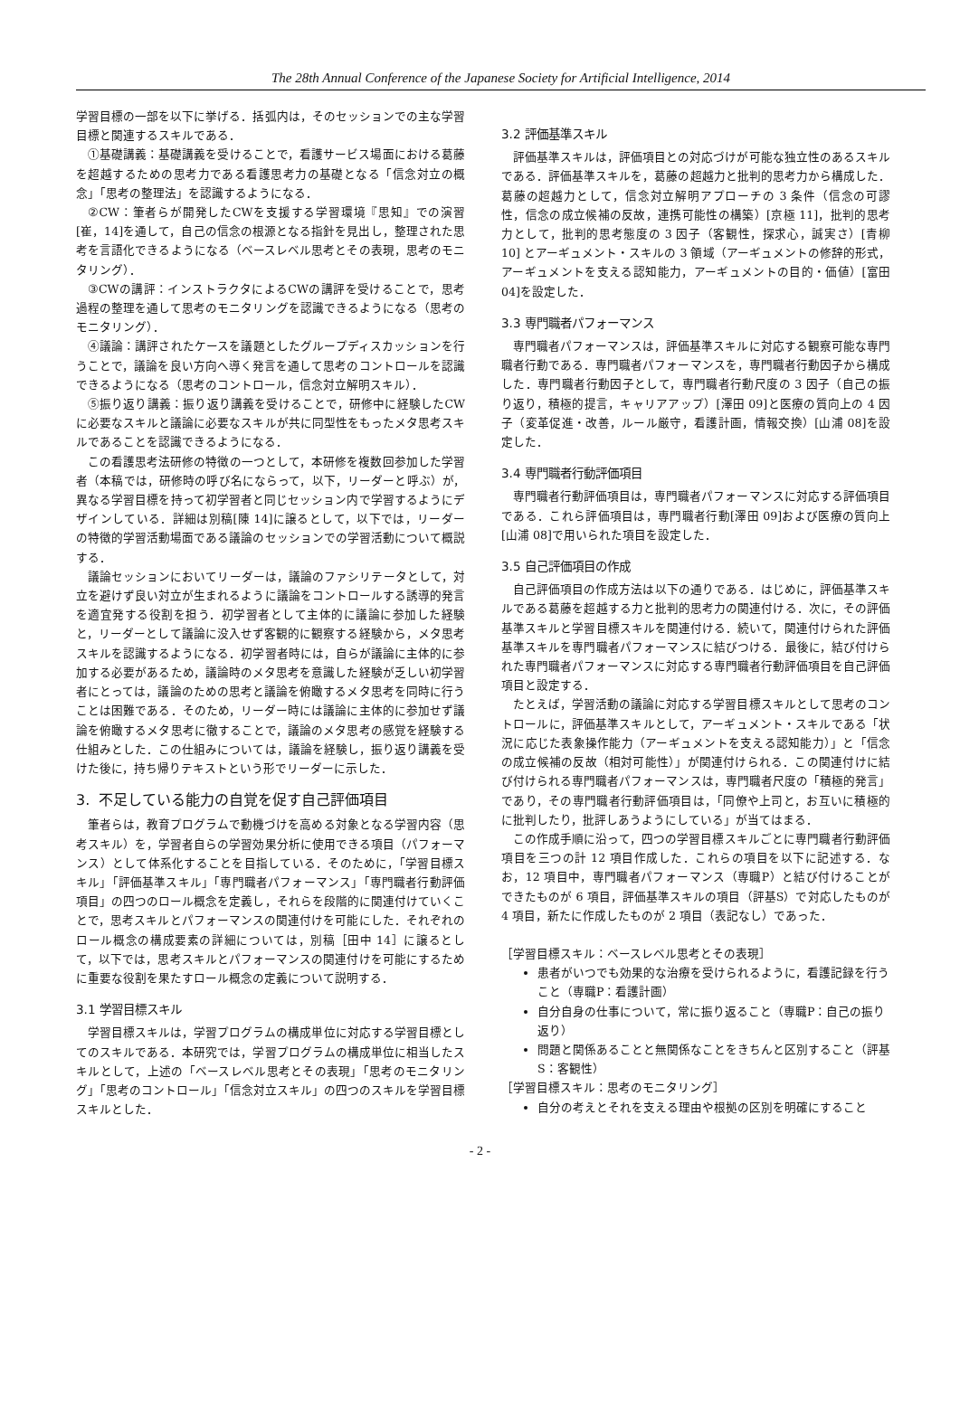The 28th Annual Conference of the Japanese Society for Artificial Intelligence, 2014
学習目標の一部を以下に挙げる．括弧内は，そのセッションでの主な学習目標と関連するスキルである．
①基礎講義：基礎講義を受けることで，看護サービス場面における葛藤を超越するための思考力である看護思考力の基礎となる「信念対立の概念」「思考の整理法」を認識するようになる．
②CW：筆者らが開発したCWを支援する学習環境『思知』での演習[崔，14]を通して，自己の信念の根源となる指針を見出し，整理された思考を言語化できるようになる（ベースレベル思考とその表現，思考のモニタリング）．
③CWの講評：インストラクタによるCWの講評を受けることで，思考過程の整理を通して思考のモニタリングを認識できるようになる（思考のモニタリング）．
④議論：講評されたケースを議題としたグループディスカッションを行うことで，議論を良い方向へ導く発言を通して思考のコントロールを認識できるようになる（思考のコントロール，信念対立解明スキル）．
⑤振り返り講義：振り返り講義を受けることで，研修中に経験したCWに必要なスキルと議論に必要なスキルが共に同型性をもったメタ思考スキルであることを認識できるようになる．
この看護思考法研修の特徴の一つとして，本研修を複数回参加した学習者（本稿では，研修時の呼び名にならって，以下，リーダーと呼ぶ）が，異なる学習目標を持って初学習者と同じセッション内で学習するようにデザインしている．詳細は別稿[陳 14]に譲るとして，以下では，リーダーの特徴的学習活動場面である議論のセッションでの学習活動について概説する．
議論セッションにおいてリーダーは，議論のファシリテータとして，対立を避けず良い対立が生まれるように議論をコントロールする誘導的発言を適宜発する役割を担う．初学習者として主体的に議論に参加した経験と，リーダーとして議論に没入せず客観的に観察する経験から，メタ思考スキルを認識するようになる．初学習者時には，自らが議論に主体的に参加する必要があるため，議論時のメタ思考を意識した経験が乏しい初学習者にとっては，議論のための思考と議論を俯瞰するメタ思考を同時に行うことは困難である．そのため，リーダー時には議論に主体的に参加せず議論を俯瞰するメタ思考に徹することで，議論のメタ思考の感覚を経験する仕組みとした．この仕組みについては，議論を経験し，振り返り講義を受けた後に，持ち帰りテキストという形でリーダーに示した．
3. 不足している能力の自覚を促す自己評価項目
筆者らは，教育プログラムで動機づけを高める対象となる学習内容（思考スキル）を，学習者自らの学習効果分析に使用できる項目（パフォーマンス）として体系化することを目指している．そのために，「学習目標スキル」「評価基準スキル」「専門職者パフォーマンス」「専門職者行動評価項目」の四つのロール概念を定義し，それらを段階的に関連付けていくことで，思考スキルとパフォーマンスの関連付けを可能にした．それぞれのロール概念の構成要素の詳細については，別稿［田中 14］に譲るとして，以下では，思考スキルとパフォーマンスの関連付けを可能にするために重要な役割を果たすロール概念の定義について説明する．
3.1 学習目標スキル
学習目標スキルは，学習プログラムの構成単位に対応する学習目標としてのスキルである．本研究では，学習プログラムの構成単位に相当したスキルとして，上述の「ベースレベル思考とその表現」「思考のモニタリング」「思考のコントロール」「信念対立スキル」の四つのスキルを学習目標スキルとした．
3.2 評価基準スキル
評価基準スキルは，評価項目との対応づけが可能な独立性のあるスキルである．評価基準スキルを，葛藤の超越力と批判的思考力から構成した．葛藤の超越力として，信念対立解明アプローチの 3 条件（信念の可謬性，信念の成立候補の反故，連携可能性の構築）[京極 11]，批判的思考力として，批判的思考態度の 3 因子（客観性，探求心，誠実さ）[青柳 10] とアーギュメント・スキルの 3 領域（アーギュメントの修辞的形式，アーギュメントを支える認知能力，アーギュメントの目的・価値）[富田 04]を設定した．
3.3 専門職者パフォーマンス
専門職者パフォーマンスは，評価基準スキルに対応する観察可能な専門職者行動である．専門職者パフォーマンスを，専門職者行動因子から構成した．専門職者行動因子として，専門職者行動尺度の 3 因子（自己の振り返り，積極的提言，キャリアアップ）[澤田 09]と医療の質向上の 4 因子（変革促進・改善，ルール厳守，看護計画，情報交換）[山浦 08]を設定した．
3.4 専門職者行動評価項目
専門職者行動評価項目は，専門職者パフォーマンスに対応する評価項目である．これら評価項目は，専門職者行動[澤田 09]および医療の質向上[山浦 08]で用いられた項目を設定した．
3.5 自己評価項目の作成
自己評価項目の作成方法は以下の通りである．はじめに，評価基準スキルである葛藤を超越する力と批判的思考力の関連付ける．次に，その評価基準スキルと学習目標スキルを関連付ける．続いて，関連付けられた評価基準スキルを専門職者パフォーマンスに結びつける．最後に，結び付けられた専門職者パフォーマンスに対応する専門職者行動評価項目を自己評価項目と設定する．
たとえば，学習活動の議論に対応する学習目標スキルとして思考のコントロールに，評価基準スキルとして，アーギュメント・スキルである「状況に応じた表象操作能力（アーギュメントを支える認知能力）」と「信念の成立候補の反故（相対可能性）」が関連付けられる．この関連付けに結び付けられる専門職者パフォーマンスは，専門職者尺度の「積極的発言」であり，その専門職者行動評価項目は，「同僚や上司と，お互いに積極的に批判したり，批評しあうようにしている」が当てはまる．
この作成手順に沿って，四つの学習目標スキルごとに専門職者行動評価項目を三つの計 12 項目作成した．これらの項目を以下に記述する．なお，12 項目中，専門職者パフォーマンス（専職P）と結び付けることができたものが 6 項目，評価基準スキルの項目（評基S）で対応したものが 4 項目，新たに作成したものが 2 項目（表記なし）であった．
［学習目標スキル：ベースレベル思考とその表現］
患者がいつでも効果的な治療を受けられるように，看護記録を行うこと（専職P：看護計画）
自分自身の仕事について，常に振り返ること（専職P：自己の振り返り）
問題と関係あることと無関係なことをきちんと区別すること（評基S：客観性）
［学習目標スキル：思考のモニタリング］
自分の考えとそれを支える理由や根拠の区別を明確にすること
- 2 -